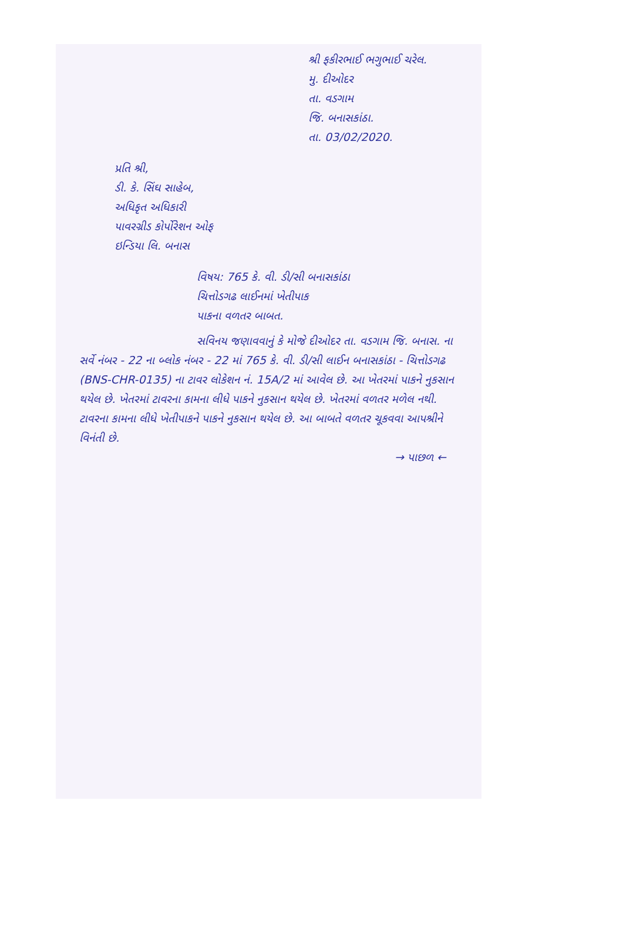શ્રી ફકીરભાઈ ભગુભાઈ ચરેલ.
મુ. દીઓદર
તા. વડગામ
જિ. બનાસકાંઠા.
તા. 03/02/2020.
પ્રતિ શ્રી,
ડી. કે. સિંઘ સાહેબ,
અધિકૃત અધિકારી
પાવરગ્રીડ કોર્પોરેશન ઓફ
ઇન્ડિયા લિ. બનાસ
વિષય: 765 કે. વી. ડી/સી બનાસકાંઠા
ચિત્તોડગઢ લાઈનમાં ખેતીપાક
પાકના વળતર બાબત.
સવિનય જણાવવાનું કે મોજે દીઓદર તા. વડગામ જિ. બનાસ. ના સર્વે નંબર - 22 ના બ્લોક નંબર - 22 માં 765 કે. વી. ડી/સી લાઈન બનાસકાંઠા - ચિત્તોડગઢ (BNS-CHR-0135) ના ટાવર લોકેશન નં. 15A/2 માં આવેલ છે. આ ખેતરમાં પાકને નુકસાન થયેલ છે. ખેતરમાં ટાવરના કામના લીધે પાકને નુકસાન થયેલ છે. ખેતરમાં વળતર મળેલ નથી. ટાવરના કામના લીધે ખેતીપાકને પાકને નુકસાન થયેલ છે. આ બાબતે વળતર ચૂકવવા આપશ્રીને વિનંતી છે.
→ પાછળ ←